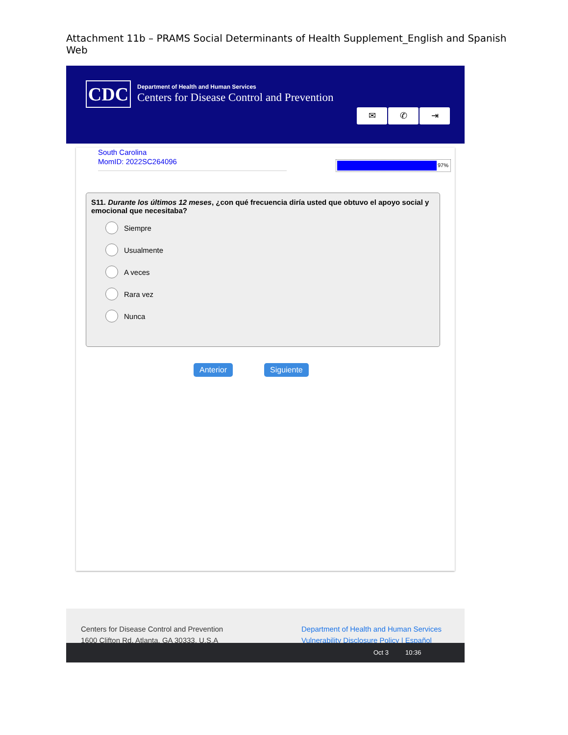Attachment 11b – PRAMS Social Determinants of Health Supplement_English and Spanish Web
CDC
Department of Health and Human Services
Centers for Disease Control and Prevention
✉ ✆ ⇥
South Carolina
MomID: 2022SC264096
97%
S11. Durante los últimos 12 meses, ¿con qué frecuencia diría usted que obtuvo el apoyo social y emocional que necesitaba?
Siempre
Usualmente
A veces
Rara vez
Nunca
Anterior Siguiente
Centers for Disease Control and Prevention
1600 Clifton Rd. Atlanta, GA 30333, U.S.A
Department of Health and Human Services
Vulnerability Disclosure Policy | Español
Oct 3 10:36